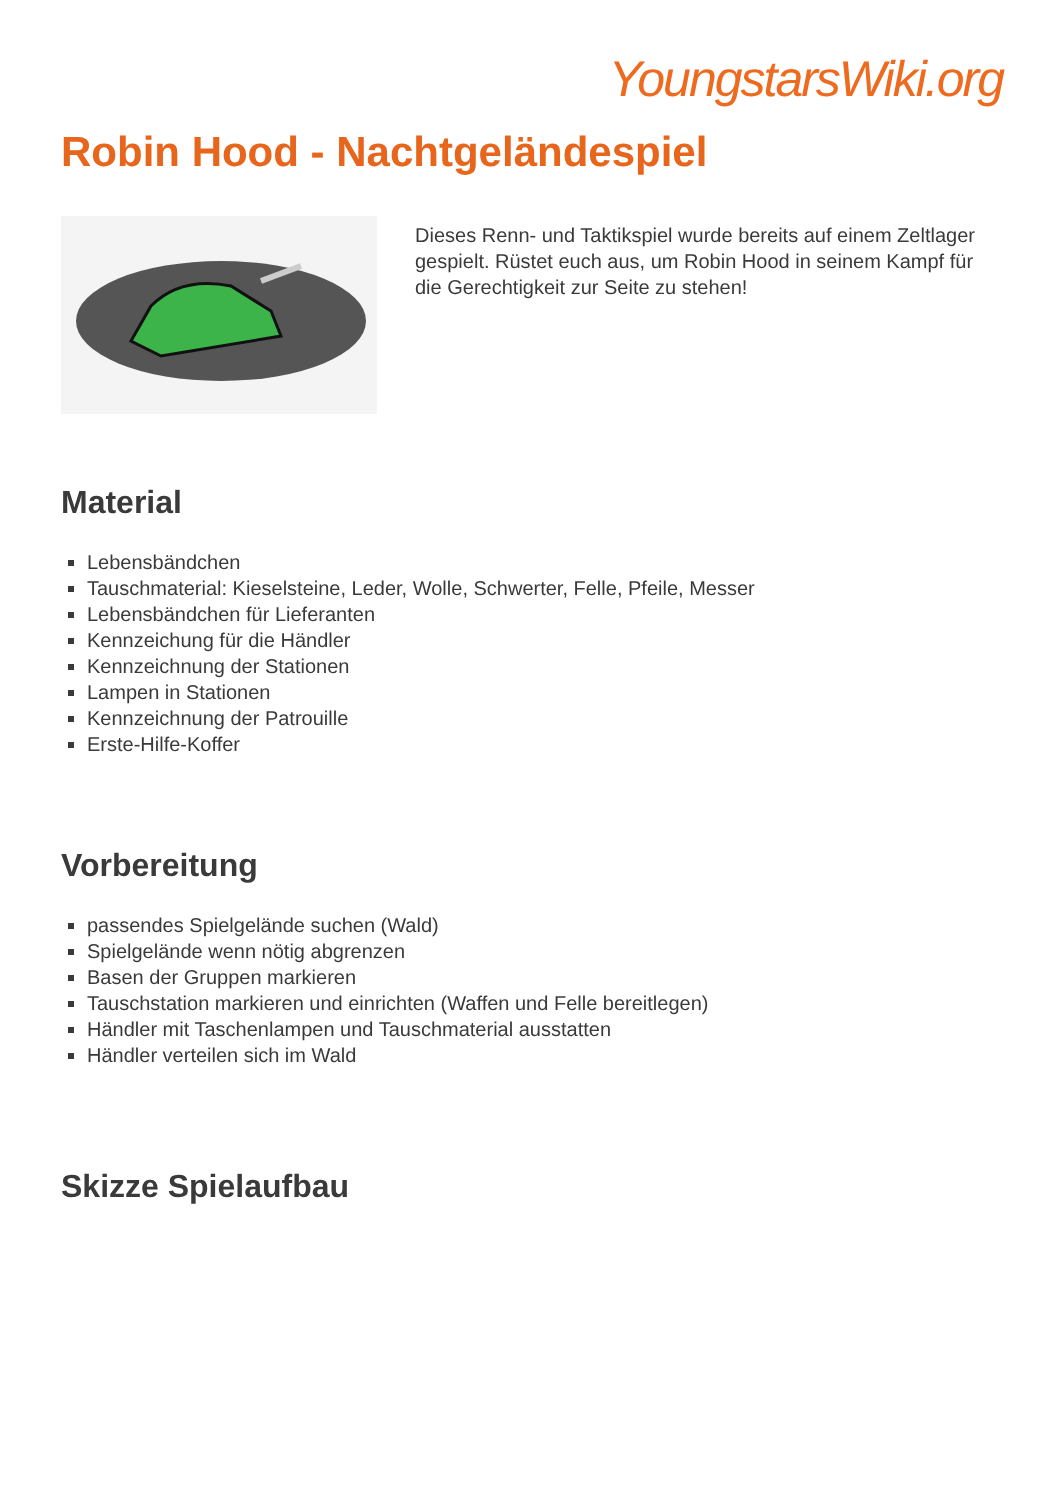YoungstarsWiki.org
Robin Hood - Nachtgeländespiel
Dieses Renn- und Taktikspiel wurde bereits auf einem Zeltlager gespielt. Rüstet euch aus, um Robin Hood in seinem Kampf für die Gerechtigkeit zur Seite zu stehen!
Material
Lebensbändchen
Tauschmaterial: Kieselsteine, Leder, Wolle, Schwerter, Felle, Pfeile, Messer
Lebensbändchen für Lieferanten
Kennzeichung für die Händler
Kennzeichnung der Stationen
Lampen in Stationen
Kennzeichnung der Patrouille
Erste-Hilfe-Koffer
Vorbereitung
passendes Spielgelände suchen (Wald)
Spielgelände wenn nötig abgrenzen
Basen der Gruppen markieren
Tauschstation markieren und einrichten (Waffen und Felle bereitlegen)
Händler mit Taschenlampen und Tauschmaterial ausstatten
Händler verteilen sich im Wald
Skizze Spielaufbau